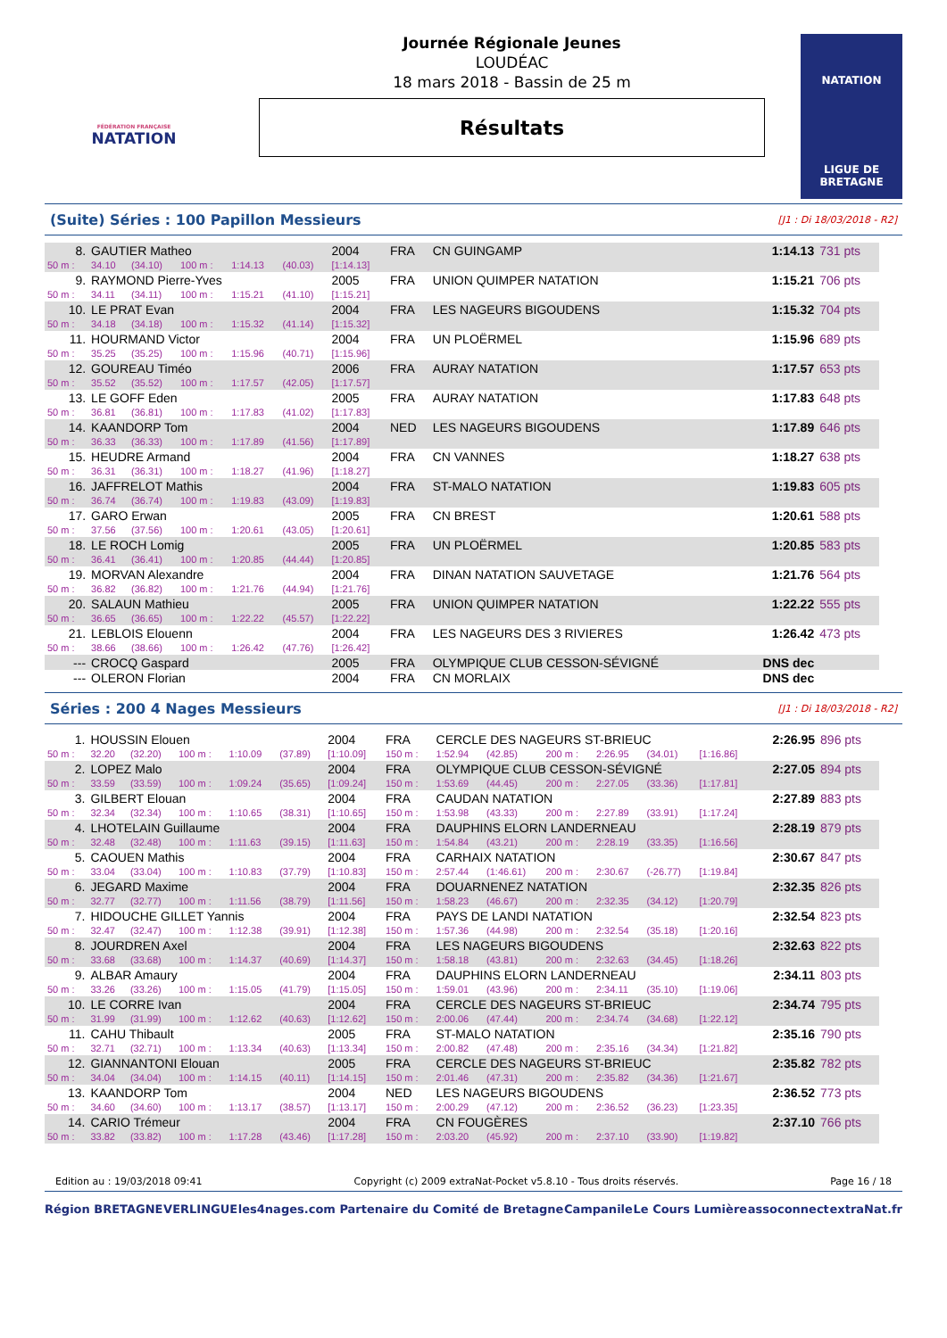FÉDÉRATION FRANÇAISE
NATATION
Journée Régionale Jeunes
LOUDÉAC
18 mars 2018 - Bassin de 25 m
Résultats
NATATION
LIGUE DE
BRETAGNE
(Suite) Séries : 100 Papillon Messieurs
[J1 : Di 18/03/2018 - R2]
| 8. | GAUTIER Matheo | | | | | 2004 | FRA | CN GUINGAMP | 1:14.13 | 731 pts |
| 50 m : | 34.10 | (34.10) | 100 m : | 1:14.13 | (40.03) | [1:14.13] | | | | |
| 9. | RAYMOND Pierre-Yves | | | | | 2005 | FRA | UNION QUIMPER NATATION | 1:15.21 | 706 pts |
| 50 m : | 34.11 | (34.11) | 100 m : | 1:15.21 | (41.10) | [1:15.21] | | | | |
| 10. | LE PRAT Evan | | | | | 2004 | FRA | LES NAGEURS BIGOUDENS | 1:15.32 | 704 pts |
| 50 m : | 34.18 | (34.18) | 100 m : | 1:15.32 | (41.14) | [1:15.32] | | | | |
| 11. | HOURMAND Victor | | | | | 2004 | FRA | UN PLOËRMEL | 1:15.96 | 689 pts |
| 50 m : | 35.25 | (35.25) | 100 m : | 1:15.96 | (40.71) | [1:15.96] | | | | |
| 12. | GOUREAU Timéo | | | | | 2006 | FRA | AURAY NATATION | 1:17.57 | 653 pts |
| 50 m : | 35.52 | (35.52) | 100 m : | 1:17.57 | (42.05) | [1:17.57] | | | | |
| 13. | LE GOFF Eden | | | | | 2005 | FRA | AURAY NATATION | 1:17.83 | 648 pts |
| 50 m : | 36.81 | (36.81) | 100 m : | 1:17.83 | (41.02) | [1:17.83] | | | | |
| 14. | KAANDORP Tom | | | | | 2004 | NED | LES NAGEURS BIGOUDENS | 1:17.89 | 646 pts |
| 50 m : | 36.33 | (36.33) | 100 m : | 1:17.89 | (41.56) | [1:17.89] | | | | |
| 15. | HEUDRE Armand | | | | | 2004 | FRA | CN VANNES | 1:18.27 | 638 pts |
| 50 m : | 36.31 | (36.31) | 100 m : | 1:18.27 | (41.96) | [1:18.27] | | | | |
| 16. | JAFFRELOT Mathis | | | | | 2004 | FRA | ST-MALO NATATION | 1:19.83 | 605 pts |
| 50 m : | 36.74 | (36.74) | 100 m : | 1:19.83 | (43.09) | [1:19.83] | | | | |
| 17. | GARO Erwan | | | | | 2005 | FRA | CN BREST | 1:20.61 | 588 pts |
| 50 m : | 37.56 | (37.56) | 100 m : | 1:20.61 | (43.05) | [1:20.61] | | | | |
| 18. | LE ROCH Lomig | | | | | 2005 | FRA | UN PLOËRMEL | 1:20.85 | 583 pts |
| 50 m : | 36.41 | (36.41) | 100 m : | 1:20.85 | (44.44) | [1:20.85] | | | | |
| 19. | MORVAN Alexandre | | | | | 2004 | FRA | DINAN NATATION SAUVETAGE | 1:21.76 | 564 pts |
| 50 m : | 36.82 | (36.82) | 100 m : | 1:21.76 | (44.94) | [1:21.76] | | | | |
| 20. | SALAUN Mathieu | | | | | 2005 | FRA | UNION QUIMPER NATATION | 1:22.22 | 555 pts |
| 50 m : | 36.65 | (36.65) | 100 m : | 1:22.22 | (45.57) | [1:22.22] | | | | |
| 21. | LEBLOIS Elouenn | | | | | 2004 | FRA | LES NAGEURS DES 3 RIVIERES | 1:26.42 | 473 pts |
| 50 m : | 38.66 | (38.66) | 100 m : | 1:26.42 | (47.76) | [1:26.42] | | | | |
| --- | CROCQ Gaspard | | | | | 2005 | FRA | OLYMPIQUE CLUB CESSON-SÉVIGNÉ | DNS dec | |
| --- | OLERON Florian | | | | | 2004 | FRA | CN MORLAIX | DNS dec | |
Séries : 200 4 Nages Messieurs
[J1 : Di 18/03/2018 - R2]
| 1. | HOUSSIN Elouen | | | | | 2004 | FRA | CERCLE DES NAGEURS ST-BRIEUC | | | | | | 2:26.95 | 896 pts |
| 50 m : | 32.20 | (32.20) | 100 m : | 1:10.09 | (37.89) | [1:10.09] | 150 m : | 1:52.94 | (42.85) | 200 m : | 2:26.95 | (34.01) | [1:16.86] | | |
| 2. | LOPEZ Malo | | | | | 2004 | FRA | OLYMPIQUE CLUB CESSON-SÉVIGNÉ | | | | | | 2:27.05 | 894 pts |
| 50 m : | 33.59 | (33.59) | 100 m : | 1:09.24 | (35.65) | [1:09.24] | 150 m : | 1:53.69 | (44.45) | 200 m : | 2:27.05 | (33.36) | [1:17.81] | | |
| 3. | GILBERT Elouan | | | | | 2004 | FRA | CAUDAN NATATION | | | | | | 2:27.89 | 883 pts |
| 50 m : | 32.34 | (32.34) | 100 m : | 1:10.65 | (38.31) | [1:10.65] | 150 m : | 1:53.98 | (43.33) | 200 m : | 2:27.89 | (33.91) | [1:17.24] | | |
| 4. | LHOTELAIN Guillaume | | | | | 2004 | FRA | DAUPHINS ELORN LANDERNEAU | | | | | | 2:28.19 | 879 pts |
| 50 m : | 32.48 | (32.48) | 100 m : | 1:11.63 | (39.15) | [1:11.63] | 150 m : | 1:54.84 | (43.21) | 200 m : | 2:28.19 | (33.35) | [1:16.56] | | |
| 5. | CAOUEN Mathis | | | | | 2004 | FRA | CARHAIX NATATION | | | | | | 2:30.67 | 847 pts |
| 50 m : | 33.04 | (33.04) | 100 m : | 1:10.83 | (37.79) | [1:10.83] | 150 m : | 2:57.44 | (1:46.61) | 200 m : | 2:30.67 | (-26.77) | [1:19.84] | | |
| 6. | JEGARD Maxime | | | | | 2004 | FRA | DOUARNENEZ NATATION | | | | | | 2:32.35 | 826 pts |
| 50 m : | 32.77 | (32.77) | 100 m : | 1:11.56 | (38.79) | [1:11.56] | 150 m : | 1:58.23 | (46.67) | 200 m : | 2:32.35 | (34.12) | [1:20.79] | | |
| 7. | HIDOUCHE GILLET Yannis | | | | | 2004 | FRA | PAYS DE LANDI NATATION | | | | | | 2:32.54 | 823 pts |
| 50 m : | 32.47 | (32.47) | 100 m : | 1:12.38 | (39.91) | [1:12.38] | 150 m : | 1:57.36 | (44.98) | 200 m : | 2:32.54 | (35.18) | [1:20.16] | | |
| 8. | JOURDREN Axel | | | | | 2004 | FRA | LES NAGEURS BIGOUDENS | | | | | | 2:32.63 | 822 pts |
| 50 m : | 33.68 | (33.68) | 100 m : | 1:14.37 | (40.69) | [1:14.37] | 150 m : | 1:58.18 | (43.81) | 200 m : | 2:32.63 | (34.45) | [1:18.26] | | |
| 9. | ALBAR Amaury | | | | | 2004 | FRA | DAUPHINS ELORN LANDERNEAU | | | | | | 2:34.11 | 803 pts |
| 50 m : | 33.26 | (33.26) | 100 m : | 1:15.05 | (41.79) | [1:15.05] | 150 m : | 1:59.01 | (43.96) | 200 m : | 2:34.11 | (35.10) | [1:19.06] | | |
| 10. | LE CORRE Ivan | | | | | 2004 | FRA | CERCLE DES NAGEURS ST-BRIEUC | | | | | | 2:34.74 | 795 pts |
| 50 m : | 31.99 | (31.99) | 100 m : | 1:12.62 | (40.63) | [1:12.62] | 150 m : | 2:00.06 | (47.44) | 200 m : | 2:34.74 | (34.68) | [1:22.12] | | |
| 11. | CAHU Thibault | | | | | 2005 | FRA | ST-MALO NATATION | | | | | | 2:35.16 | 790 pts |
| 50 m : | 32.71 | (32.71) | 100 m : | 1:13.34 | (40.63) | [1:13.34] | 150 m : | 2:00.82 | (47.48) | 200 m : | 2:35.16 | (34.34) | [1:21.82] | | |
| 12. | GIANNANTONI Elouan | | | | | 2005 | FRA | CERCLE DES NAGEURS ST-BRIEUC | | | | | | 2:35.82 | 782 pts |
| 50 m : | 34.04 | (34.04) | 100 m : | 1:14.15 | (40.11) | [1:14.15] | 150 m : | 2:01.46 | (47.31) | 200 m : | 2:35.82 | (34.36) | [1:21.67] | | |
| 13. | KAANDORP Tom | | | | | 2004 | NED | LES NAGEURS BIGOUDENS | | | | | | 2:36.52 | 773 pts |
| 50 m : | 34.60 | (34.60) | 100 m : | 1:13.17 | (38.57) | [1:13.17] | 150 m : | 2:00.29 | (47.12) | 200 m : | 2:36.52 | (36.23) | [1:23.35] | | |
| 14. | CARIO Trémeur | | | | | 2004 | FRA | CN FOUGÈRES | | | | | | 2:37.10 | 766 pts |
| 50 m : | 33.82 | (33.82) | 100 m : | 1:17.28 | (43.46) | [1:17.28] | 150 m : | 2:03.20 | (45.92) | 200 m : | 2:37.10 | (33.90) | [1:19.82] | | |
Edition au : 19/03/2018 09:41 Copyright (c) 2009 extraNat-Pocket v5.8.10 - Tous droits réservés. Page 16 / 18
Région BRETAGNE VERLINGUE les4nages.com Partenaire du Comité de Bretagne Campanile Le Cours Lumière assoconnect extraNat.fr